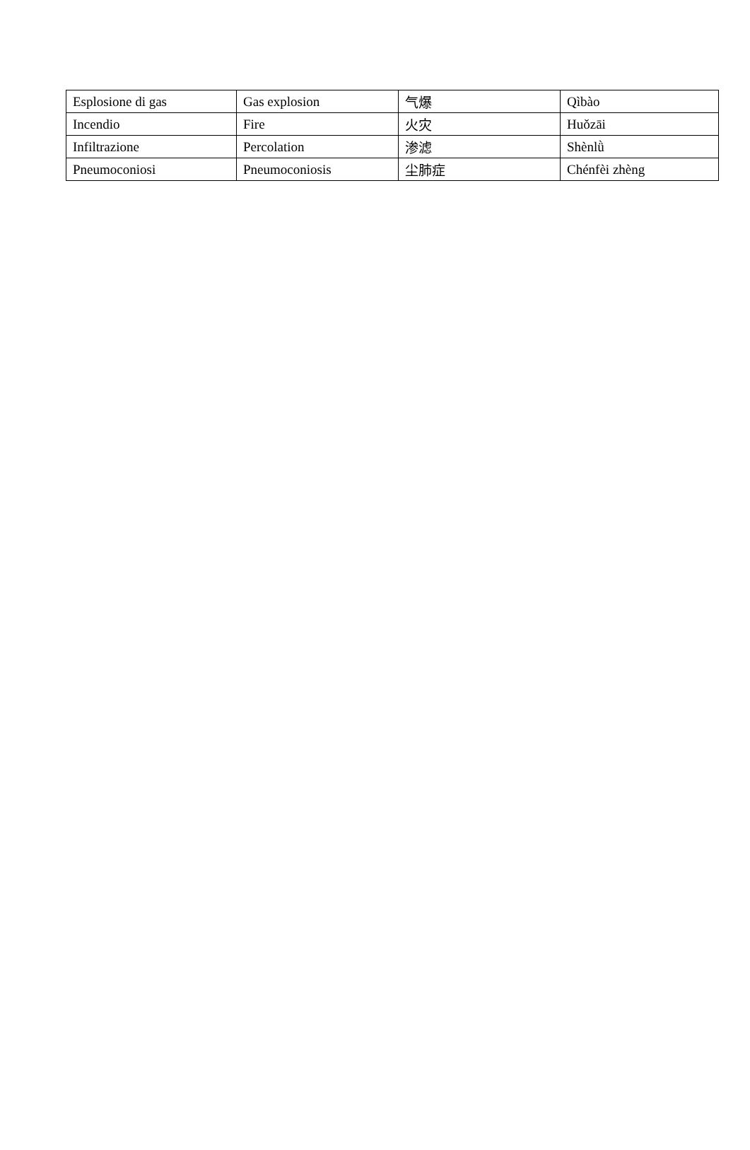| Esplosione di gas | Gas explosion | 气爆 | Qìbào |
| Incendio | Fire | 火灾 | Huǒzāi |
| Infiltrazione | Percolation | 渗滤 | Shènlǜ |
| Pneumoconiosi | Pneumoconiosis | 尘肺症 | Chénfèi zhèng |